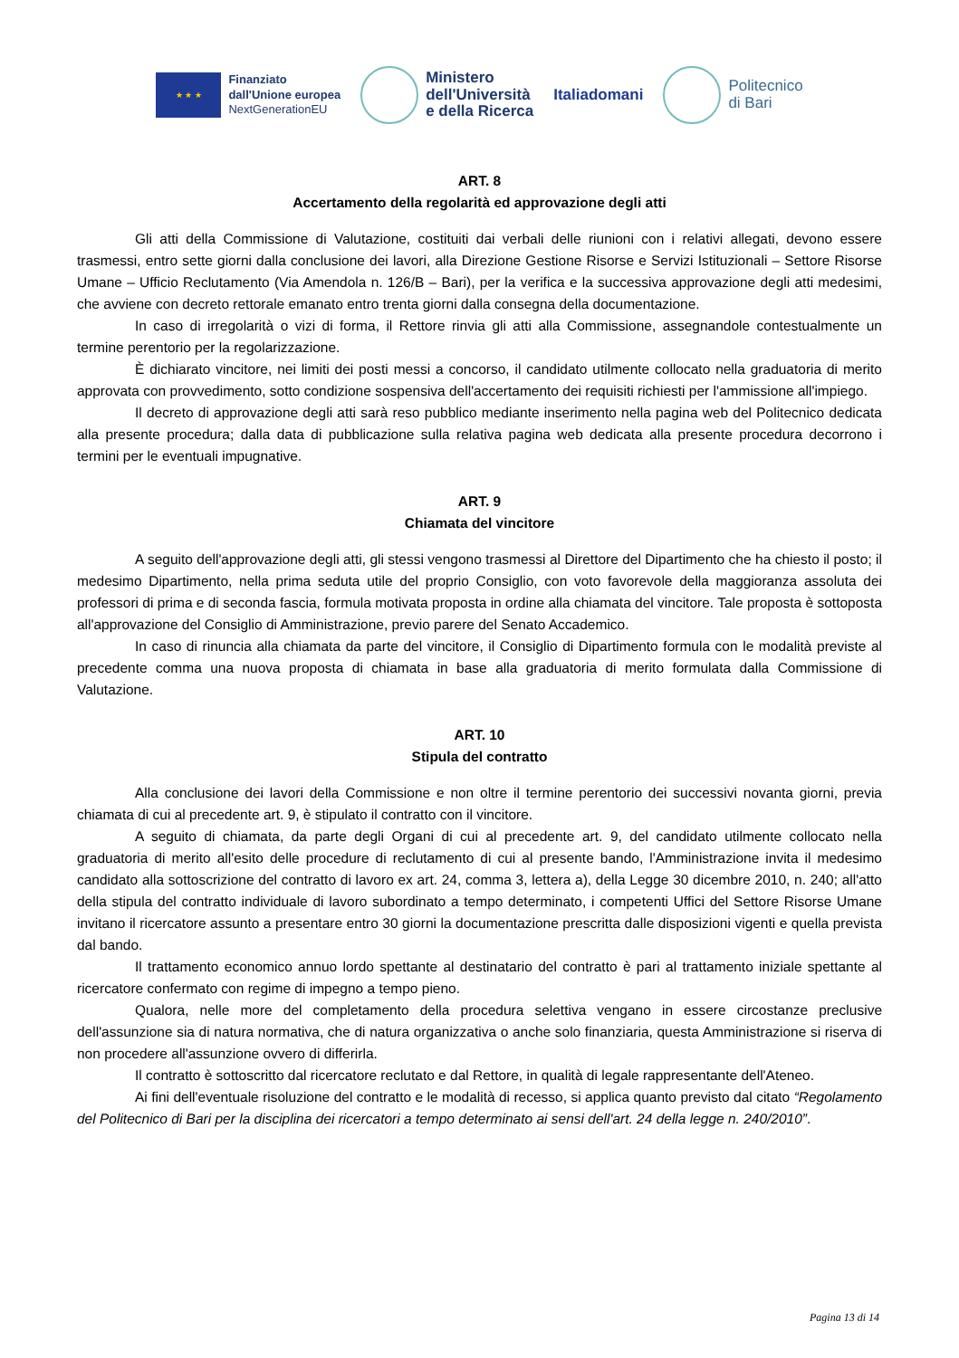★ ★ ★
Finanziato
dall'Unione europea
NextGenerationEU
Ministero
dell'Università
e della Ricerca
Italiadomani
Politecnico
di Bari
ART. 8
Accertamento della regolarità ed approvazione degli atti
Gli atti della Commissione di Valutazione, costituiti dai verbali delle riunioni con i relativi allegati, devono essere trasmessi, entro sette giorni dalla conclusione dei lavori, alla Direzione Gestione Risorse e Servizi Istituzionali – Settore Risorse Umane – Ufficio Reclutamento (Via Amendola n. 126/B – Bari), per la verifica e la successiva approvazione degli atti medesimi, che avviene con decreto rettorale emanato entro trenta giorni dalla consegna della documentazione.
In caso di irregolarità o vizi di forma, il Rettore rinvia gli atti alla Commissione, assegnandole contestualmente un termine perentorio per la regolarizzazione.
È dichiarato vincitore, nei limiti dei posti messi a concorso, il candidato utilmente collocato nella graduatoria di merito approvata con provvedimento, sotto condizione sospensiva dell'accertamento dei requisiti richiesti per l'ammissione all'impiego.
Il decreto di approvazione degli atti sarà reso pubblico mediante inserimento nella pagina web del Politecnico dedicata alla presente procedura; dalla data di pubblicazione sulla relativa pagina web dedicata alla presente procedura decorrono i termini per le eventuali impugnative.
ART. 9
Chiamata del vincitore
A seguito dell'approvazione degli atti, gli stessi vengono trasmessi al Direttore del Dipartimento che ha chiesto il posto; il medesimo Dipartimento, nella prima seduta utile del proprio Consiglio, con voto favorevole della maggioranza assoluta dei professori di prima e di seconda fascia, formula motivata proposta in ordine alla chiamata del vincitore. Tale proposta è sottoposta all'approvazione del Consiglio di Amministrazione, previo parere del Senato Accademico.
In caso di rinuncia alla chiamata da parte del vincitore, il Consiglio di Dipartimento formula con le modalità previste al precedente comma una nuova proposta di chiamata in base alla graduatoria di merito formulata dalla Commissione di Valutazione.
ART. 10
Stipula del contratto
Alla conclusione dei lavori della Commissione e non oltre il termine perentorio dei successivi novanta giorni, previa chiamata di cui al precedente art. 9, è stipulato il contratto con il vincitore.
A seguito di chiamata, da parte degli Organi di cui al precedente art. 9, del candidato utilmente collocato nella graduatoria di merito all'esito delle procedure di reclutamento di cui al presente bando, l'Amministrazione invita il medesimo candidato alla sottoscrizione del contratto di lavoro ex art. 24, comma 3, lettera a), della Legge 30 dicembre 2010, n. 240; all'atto della stipula del contratto individuale di lavoro subordinato a tempo determinato, i competenti Uffici del Settore Risorse Umane invitano il ricercatore assunto a presentare entro 30 giorni la documentazione prescritta dalle disposizioni vigenti e quella prevista dal bando.
Il trattamento economico annuo lordo spettante al destinatario del contratto è pari al trattamento iniziale spettante al ricercatore confermato con regime di impegno a tempo pieno.
Qualora, nelle more del completamento della procedura selettiva vengano in essere circostanze preclusive dell'assunzione sia di natura normativa, che di natura organizzativa o anche solo finanziaria, questa Amministrazione si riserva di non procedere all'assunzione ovvero di differirla.
Il contratto è sottoscritto dal ricercatore reclutato e dal Rettore, in qualità di legale rappresentante dell'Ateneo.
Ai fini dell'eventuale risoluzione del contratto e le modalità di recesso, si applica quanto previsto dal citato “Regolamento del Politecnico di Bari per la disciplina dei ricercatori a tempo determinato ai sensi dell'art. 24 della legge n. 240/2010”.
Pagina 13 di 14